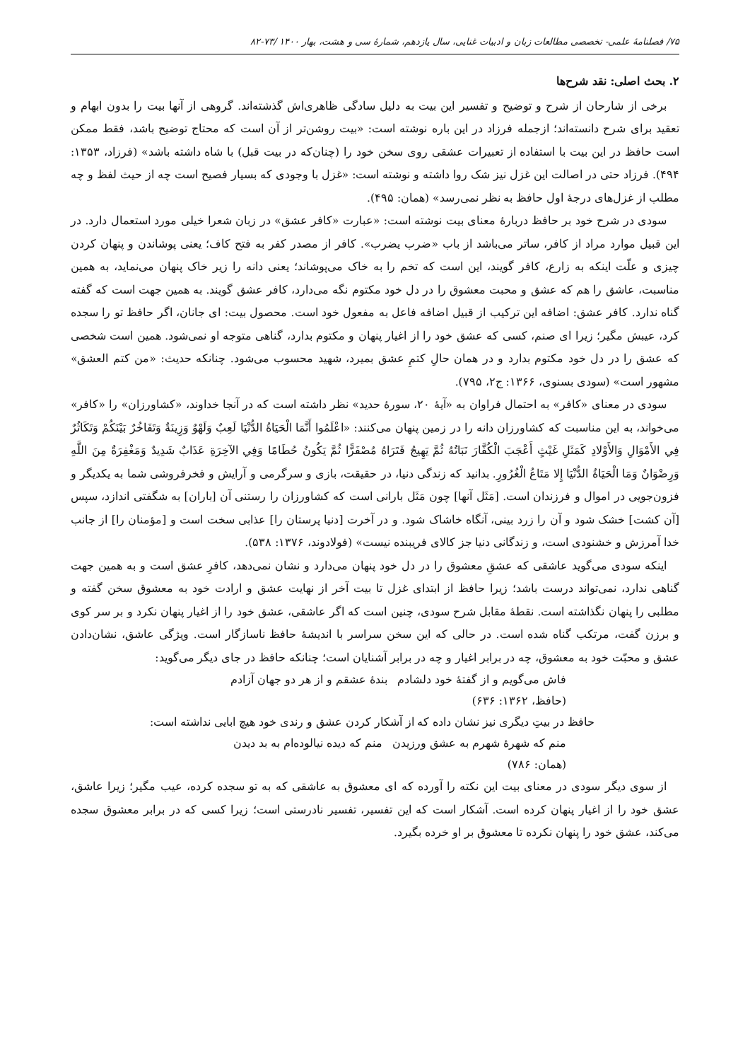۷۵/ فصلنامهٔ علمی- تخصصی مطالعات زبان و ادبیات غنایی، سال یازدهم، شمارهٔ سی و هشت، بهار ۱۴۰۰ /۷۳-۸۲
۲. بحث اصلی: نقد شرح‌ها
برخی از شارحان از شرح و توضیح و تفسیر این بیت به دلیل سادگی ظاهری‌اش گذشته‌اند. گروهی از آنها بیت را بدون ابهام و تعقید برای شرح دانسته‌اند؛ ازجمله فرزاد در این باره نوشته است: «بیت روشن‌تر از آن است که محتاج توضیح باشد، فقط ممکن است حافظ در این بیت با استفاده از تعبیرات عشقی روی سخن خود را (چنان‌که در بیت قبل) با شاه داشته باشد» (فرزاد، ۱۳۵۳: ۴۹۴). فرزاد حتی در اصالت این غزل نیز شک روا داشته و نوشته است: «غزل با وجودی که بسیار فصیح است چه از حیث لفظ و چه مطلب از غزل‌های درجهٔ اول حافظ به نظر نمی‌رسد» (همان: ۴۹۵).
سودی در شرح خود بر حافظ دربارهٔ معنای بیت نوشته است: «عبارت «کافر عشق» در زبان شعرا خیلی مورد استعمال دارد. در این قبیل موارد مراد از کافر، ساتر می‌باشد از باب «ضرب یضرب». کافر از مصدر کفر به فتح کاف؛ یعنی پوشاندن و پنهان کردن چیزی و علّت اینکه به زارع، کافر گویند، این است که تخم را به خاک می‌پوشاند؛ یعنی دانه را زیر خاک پنهان می‌نماید، به همین مناسبت، عاشق را هم که عشق و محبت معشوق را در دل خود مکتوم نگه می‌دارد، کافر عشق گویند. به همین جهت است که گفته گناه ندارد. کافر عشق: اضافه این ترکیب از قبیل اضافه فاعل به مفعول خود است. محصول بیت: ای جانان، اگر حافظ تو را سجده کرد، عیبش مگیر؛ زیرا ای صنم، کسی که عشق خود را از اغیار پنهان و مکتوم بدارد، گناهی متوجه او نمی‌شود. همین است شخصی که عشق را در دل خود مکتوم بدارد و در همان حالِ کتمِ عشق بمیرد، شهید محسوب می‌شود. چنانکه حدیث: «من کتم العشق» مشهور است» (سودی بسنوی، ۱۳۶۶: ج۲، ۷۹۵).
سودی در معنای «کافر» به احتمال فراوان به «آیهٔ ۲۰، سورهٔ حدید» نظر داشته است که در آنجا خداوند، «کشاورزان» را «کافر» می‌خواند، به این مناسبت که کشاورزان دانه را در زمین پنهان می‌کنند: «اعْلَمُوا أَنَّمَا الْحَيَاةُ الدُّنْيَا لَعِبٌ وَلَهْوٌ وَزِينَةٌ وَتَفَاخُرٌ بَيْنَكُمْ وَتَكَاثُرٌ فِي الأَمْوَالِ وَالأَوْلادِ كَمَثَلِ غَيْثٍ أَعْجَبَ الْكُفَّارَ نَبَاتُهُ ثُمَّ يَهِيجُ فَتَرَاهُ مُصْفَرًّا ثُمَّ يَكُونُ حُطَامًا وَفِي الآخِرَةِ عَذَابٌ شَدِيدٌ وَمَغْفِرَةٌ مِنَ اللَّهِ وَرِضْوَانٌ وَمَا الْحَيَاةُ الدُّنْيَا إِلا مَتَاعُ الْغُرُورِ. بدانید که زندگی دنیا، در حقیقت، بازی و سرگرمی و آرایش و فخرفروشی شما به یکدیگر و فزون‌جویی در اموال و فرزندان است. [مَثَل آنها] چون مَثَل بارانی است که کشاورزان را رستنی آن [باران] به شگفتی اندازد، سپس [آن کشت] خشک شود و آن را زرد بینی، آنگاه خاشاک شود. و در آخرت [دنیا پرستان را] عذابی سخت است و [مؤمنان را] از جانب خدا آمرزش و خشنودی است، و زندگانی دنیا جز کالای فریبنده نیست» (فولادوند، ۱۳۷۶: ۵۳۸).
اینکه سودی می‌گوید عاشقی که عشقِ معشوق را در دل خود پنهان می‌دارد و نشان نمی‌دهد، کافرِ عشق است و به همین جهت گناهی ندارد، نمی‌تواند درست باشد؛ زیرا حافظ از ابتدای غزل تا بیت آخر از نهایت عشق و ارادت خود به معشوق سخن گفته و مطلبی را پنهان نگذاشته است. نقطهٔ مقابل شرح سودی، چنین است که اگر عاشقی، عشق خود را از اغیار پنهان نکرد و بر سر کوی و برزن گفت، مرتکب گناه شده است. در حالی که این سخن سراسر با اندیشهٔ حافظ ناسازگار است. ویژگی عاشق، نشان‌دادن عشق و محبّت خود به معشوق، چه در برابر اغیار و چه در برابر آشنایان است؛ چنانکه حافظ در جای دیگر می‌گوید:
فاش می‌گویم و از گفتهٔ خود دلشادم بندهٔ عشقم و از هر دو جهان آزادم
(حافظ، ۱۳۶۲: ۶۳۶)
حافظ در بیتِ دیگری نیز نشان داده که از آشکار کردن عشق و رندی خود هیچ ابایی نداشته است:
منم که شهرهٔ شهرم به عشق ورزیدن منم که دیده نیالوده‌ام به بد دیدن
(همان: ۷۸۶)
از سوی دیگر سودی در معنای بیت این نکته را آورده که ای معشوق به عاشقی که به تو سجده کرده، عیب مگیر؛ زیرا عاشق، عشق خود را از اغیار پنهان کرده است. آشکار است که این تفسیر، تفسیر نادرستی است؛ زیرا کسی که در برابر معشوق سجده می‌کند، عشق خود را پنهان نکرده تا معشوق بر او خرده بگیرد.